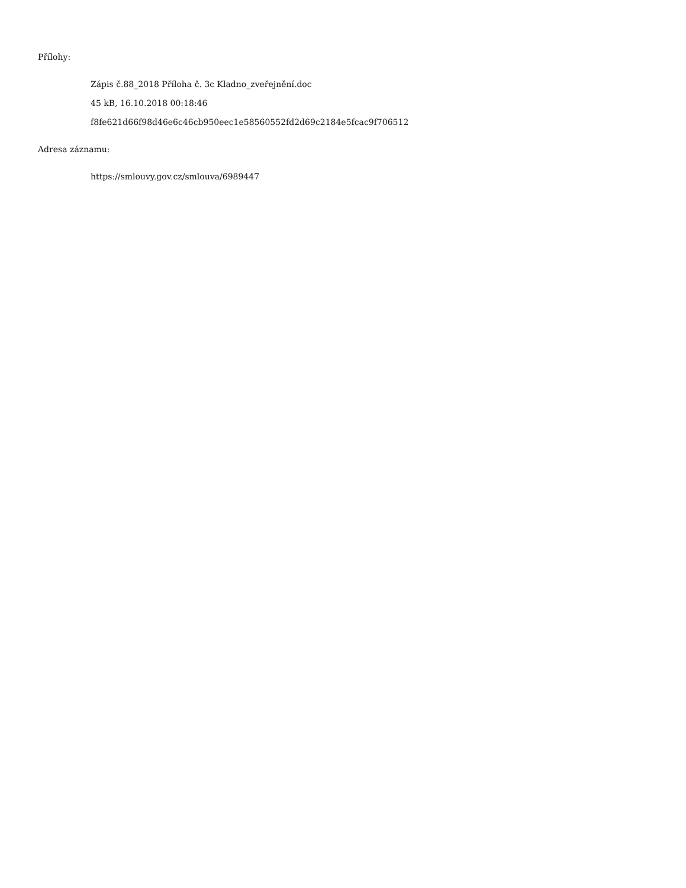Přílohy:
Zápis č.88_2018 Příloha č. 3c Kladno_zveřejnění.doc
45 kB, 16.10.2018 00:18:46
f8fe621d66f98d46e6c46cb950eec1e58560552fd2d69c2184e5fcac9f706512
Adresa záznamu:
https://smlouvy.gov.cz/smlouva/6989447